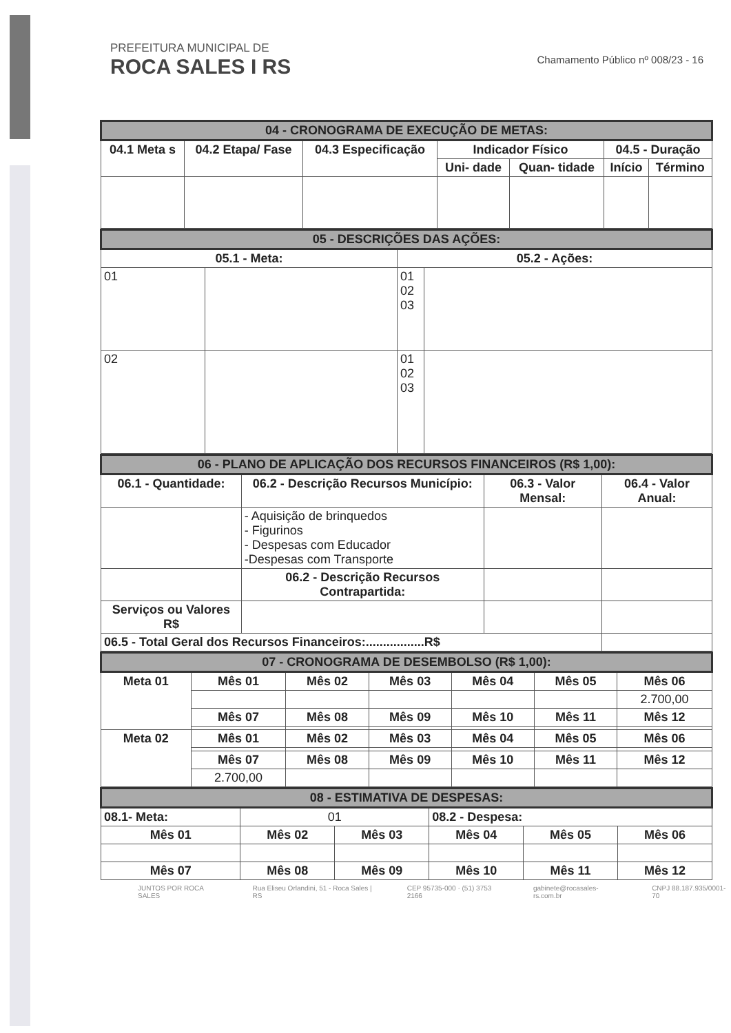PREFEITURA MUNICIPAL DE
ROCA SALES I RS
Chamamento Público nº 008/23 - 16
| 04 - CRONOGRAMA DE EXECUÇÃO DE METAS: | | | | | | |
| --- | --- | --- | --- | --- | --- | --- |
| 04.1 Meta s | 04.2 Etapa/ Fase | 04.3 Especificação | Indicador Físico | | 04.5 - Duração | |
| | | | Uni- dade | Quan- tidade | Início | Término |
| 05 - DESCRIÇÕES DAS AÇÕES: | | | |
| --- | --- | --- | --- |
| 05.1 - Meta: | | 05.2 - Ações: | |
| 01 | | 01 02 03 | |
| 02 | | 01 02 03 | |
| 06 - PLANO DE APLICAÇÃO DOS RECURSOS FINANCEIROS (R$ 1,00): | | | |
| --- | --- | --- | --- |
| 06.1 - Quantidade: | 06.2 - Descrição Recursos Município: | 06.3 - Valor Mensal: | 06.4 - Valor Anual: |
| | - Aquisição de brinquedos - Figurinos - Despesas com Educador -Despesas com Transporte | | |
| | 06.2 - Descrição Recursos Contrapartida: | | |
| Serviços ou Valores R$ | | | |
| 06.5 - Total Geral dos Recursos Financeiros:.................R$ | | | |
| 07 - CRONOGRAMA DE DESEMBOLSO (R$ 1,00): | | | | | | |
| --- | --- | --- | --- | --- | --- | --- |
| Meta 01 | Mês 01 | Mês 02 | Mês 03 | Mês 04 | Mês 05 | Mês 06 |
| | | | | | | 2.700,00 |
| | Mês 07 | Mês 08 | Mês 09 | Mês 10 | Mês 11 | Mês 12 |
| Meta 02 | Mês 01 | Mês 02 | Mês 03 | Mês 04 | Mês 05 | Mês 06 |
| | Mês 07 | Mês 08 | Mês 09 | Mês 10 | Mês 11 | Mês 12 |
| | 2.700,00 | | | | | |
| 08 - ESTIMATIVA DE DESPESAS: | | | | | |
| --- | --- | --- | --- | --- | --- |
| 08.1- Meta: | 01 | | 08.2 - Despesa: | | |
| Mês 01 | Mês 02 | Mês 03 | Mês 04 | Mês 05 | Mês 06 |
| Mês 07 | Mês 08 | Mês 09 | Mês 10 | Mês 11 | Mês 12 |
JUNTOS POR ROCA SALES Rua Eliseu Orlandini, 51 - Roca Sales | RS CEP 95735-000 · (51) 3753 2166 gabinete@rocasales-rs.com.br CNPJ 88.187.935/0001-70